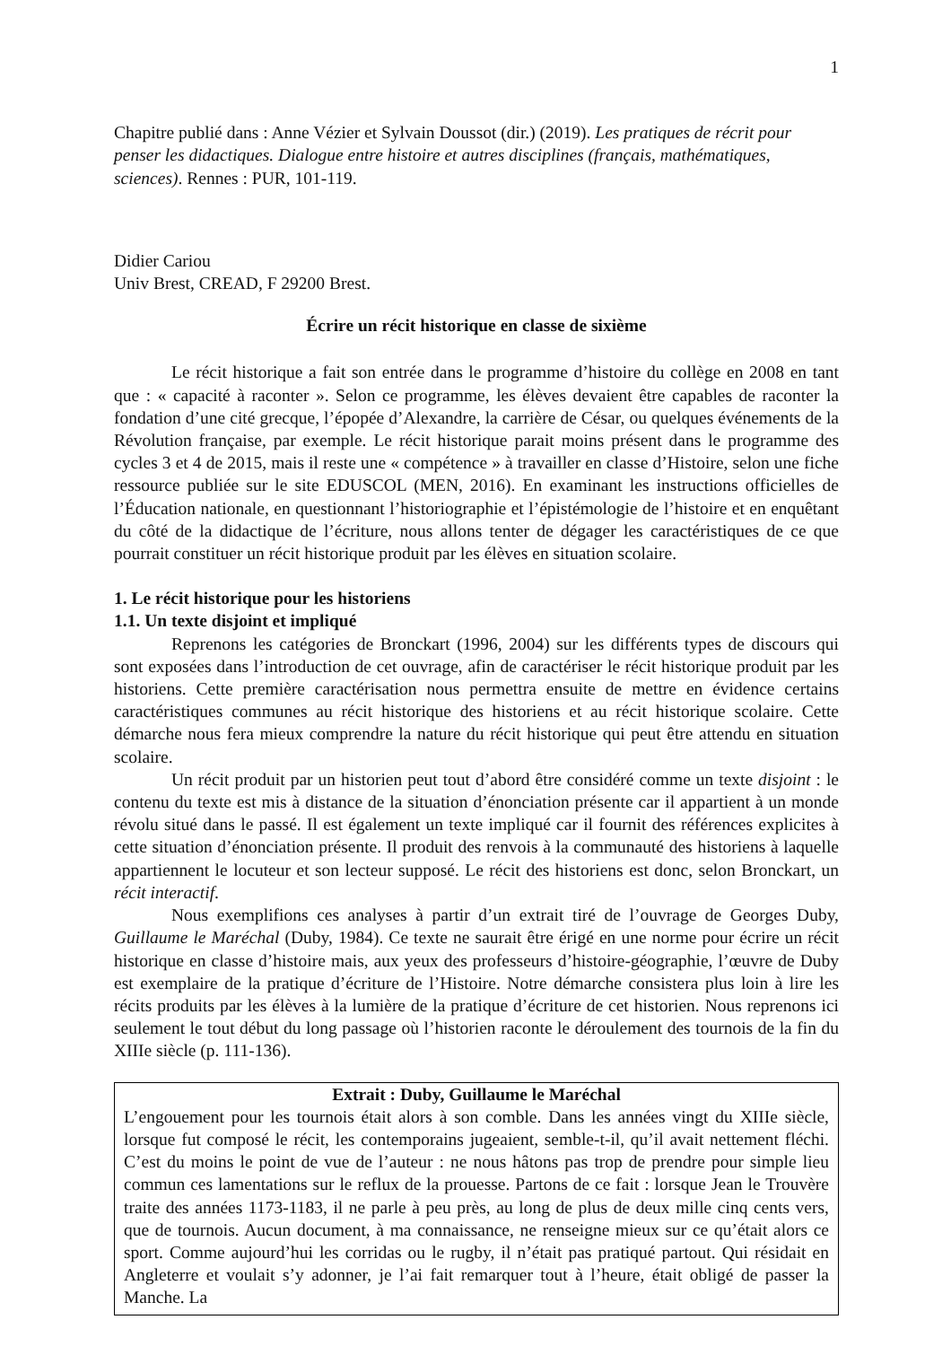1
Chapitre publié dans : Anne Vézier et Sylvain Doussot (dir.) (2019). Les pratiques de récrit pour penser les didactiques. Dialogue entre histoire et autres disciplines (français, mathématiques, sciences). Rennes : PUR, 101-119.
Didier Cariou
Univ Brest, CREAD, F 29200 Brest.
Écrire un récit historique en classe de sixième
Le récit historique a fait son entrée dans le programme d’histoire du collège en 2008 en tant que : « capacité à raconter ». Selon ce programme, les élèves devaient être capables de raconter la fondation d’une cité grecque, l’épopée d’Alexandre, la carrière de César, ou quelques événements de la Révolution française, par exemple. Le récit historique parait moins présent dans le programme des cycles 3 et 4 de 2015, mais il reste une « compétence » à travailler en classe d’Histoire, selon une fiche ressource publiée sur le site EDUSCOL (MEN, 2016). En examinant les instructions officielles de l’Éducation nationale, en questionnant l’historiographie et l’épistémologie de l’histoire et en enquêtant du côté de la didactique de l’écriture, nous allons tenter de dégager les caractéristiques de ce que pourrait constituer un récit historique produit par les élèves en situation scolaire.
1. Le récit historique pour les historiens
1.1. Un texte disjoint et impliqué
Reprenons les catégories de Bronckart (1996, 2004) sur les différents types de discours qui sont exposées dans l’introduction de cet ouvrage, afin de caractériser le récit historique produit par les historiens. Cette première caractérisation nous permettra ensuite de mettre en évidence certains caractéristiques communes au récit historique des historiens et au récit historique scolaire. Cette démarche nous fera mieux comprendre la nature du récit historique qui peut être attendu en situation scolaire.
Un récit produit par un historien peut tout d’abord être considéré comme un texte disjoint : le contenu du texte est mis à distance de la situation d’énonciation présente car il appartient à un monde révolu situé dans le passé. Il est également un texte impliqué car il fournit des références explicites à cette situation d’énonciation présente. Il produit des renvois à la communauté des historiens à laquelle appartiennent le locuteur et son lecteur supposé. Le récit des historiens est donc, selon Bronckart, un récit interactif.
Nous exemplifions ces analyses à partir d’un extrait tiré de l’ouvrage de Georges Duby, Guillaume le Maréchal (Duby, 1984). Ce texte ne saurait être érigé en une norme pour écrire un récit historique en classe d’histoire mais, aux yeux des professeurs d’histoire-géographie, l’œuvre de Duby est exemplaire de la pratique d’écriture de l’Histoire. Notre démarche consistera plus loin à lire les récits produits par les élèves à la lumière de la pratique d’écriture de cet historien. Nous reprenons ici seulement le tout début du long passage où l’historien raconte le déroulement des tournois de la fin du XIIIe siècle (p. 111-136).
Extrait : Duby, Guillaume le Maréchal
L’engouement pour les tournois était alors à son comble. Dans les années vingt du XIIIe siècle, lorsque fut composé le récit, les contemporains jugeaient, semble-t-il, qu’il avait nettement fléchi. C’est du moins le point de vue de l’auteur : ne nous hâtons pas trop de prendre pour simple lieu commun ces lamentations sur le reflux de la prouesse. Partons de ce fait : lorsque Jean le Trouvère traite des années 1173-1183, il ne parle à peu près, au long de plus de deux mille cinq cents vers, que de tournois. Aucun document, à ma connaissance, ne renseigne mieux sur ce qu’était alors ce sport. Comme aujourd’hui les corridas ou le rugby, il n’était pas pratiqué partout. Qui résidait en Angleterre et voulait s’y adonner, je l’ai fait remarquer tout à l’heure, était obligé de passer la Manche. La